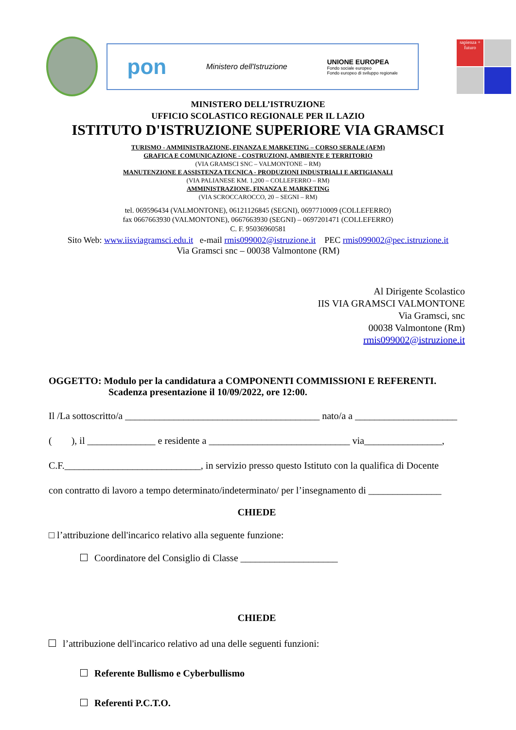pon Ministero dell'Istruzione UNIONE EUROPEA
Fondo sociale europeo
Fondo europeo di sviluppo regionale
sapienza + futuro
MINISTERO DELL’ISTRUZIONE
UFFICIO SCOLASTICO REGIONALE PER IL LAZIO
ISTITUTO D'ISTRUZIONE SUPERIORE VIA GRAMSCI
TURISMO - AMMINISTRAZIONE, FINANZA E MARKETING – CORSO SERALE (AFM)
GRAFICA E COMUNICAZIONE - COSTRUZIONI, AMBIENTE E TERRITORIO
(VIA GRAMSCI SNC – VALMONTONE – RM)
MANUTENZIONE E ASSISTENZA TECNICA - PRODUZIONI INDUSTRIALI E ARTIGIANALI
(VIA PALIANESE KM. 1,200 – COLLEFERRO – RM)
AMMINISTRAZIONE, FINANZA E MARKETING
(VIA SCROCCAROCCO, 20 – SEGNI – RM)
tel. 069596434 (VALMONTONE), 06121126845 (SEGNI), 0697710009 (COLLEFERRO)
fax 0667663930 (VALMONTONE), 0667663930 (SEGNI) – 0697201471 (COLLEFERRO)
C. F. 95036960581
Sito Web: www.iisviagramsci.edu.it e-mail rmis099002@istruzione.it PEC rmis099002@pec.istruzione.it
Via Gramsci snc – 00038 Valmontone (RM)
Al Dirigente Scolastico
IIS VIA GRAMSCI VALMONTONE
Via Gramsci, snc
00038 Valmontone (Rm)
rmis099002@istruzione.it
OGGETTO: Modulo per la candidatura a COMPONENTI COMMISSIONI E REFERENTI.
Scadenza presentazione il 10/09/2022, ore 12:00.
Il /La sottoscritto/a ________________________________________ nato/a a _____________________
( ), il ______________ e residente a _____________________________ via________________,
C.F.____________________________, in servizio presso questo Istituto con la qualifica di Docente
con contratto di lavoro a tempo determinato/indeterminato/ per l’insegnamento di _______________
CHIEDE
□ l’attribuzione dell'incarico relativo alla seguente funzione:
Coordinatore del Consiglio di Classe ____________________
CHIEDE
l’attribuzione dell'incarico relativo ad una delle seguenti funzioni:
Referente Bullismo e Cyberbullismo
Referenti P.C.T.O.